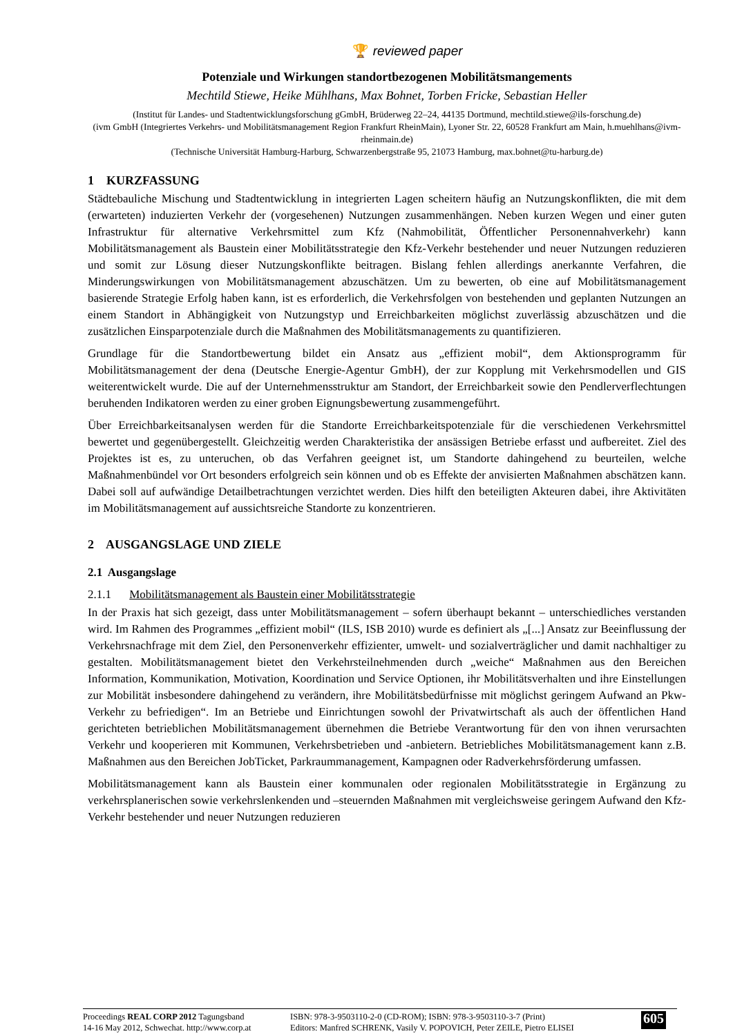🏆 reviewed paper
Potenziale und Wirkungen standortbezogenen Mobilitätsmangements
Mechtild Stiewe, Heike Mühlhans, Max Bohnet, Torben Fricke, Sebastian Heller
(Institut für Landes- und Stadtentwicklungsforschung gGmbH, Brüderweg 22–24, 44135 Dortmund, mechtild.stiewe@ils-forschung.de)
(ivm GmbH (Integriertes Verkehrs- und Mobilitätsmanagement Region Frankfurt RheinMain), Lyoner Str. 22, 60528 Frankfurt am Main, h.muehlhans@ivm-rheinmain.de)
(Technische Universität Hamburg-Harburg, Schwarzenbergstraße 95, 21073 Hamburg, max.bohnet@tu-harburg.de)
1 KURZFASSUNG
Städtebauliche Mischung und Stadtentwicklung in integrierten Lagen scheitern häufig an Nutzungskonflikten, die mit dem (erwarteten) induzierten Verkehr der (vorgesehenen) Nutzungen zusammenhängen. Neben kurzen Wegen und einer guten Infrastruktur für alternative Verkehrsmittel zum Kfz (Nahmobilität, Öffentlicher Personennahverkehr) kann Mobilitätsmanagement als Baustein einer Mobilitätsstrategie den Kfz-Verkehr bestehender und neuer Nutzungen reduzieren und somit zur Lösung dieser Nutzungskonflikte beitragen. Bislang fehlen allerdings anerkannte Verfahren, die Minderungswirkungen von Mobilitätsmanagement abzuschätzen. Um zu bewerten, ob eine auf Mobilitätsmanagement basierende Strategie Erfolg haben kann, ist es erforderlich, die Verkehrsfolgen von bestehenden und geplanten Nutzungen an einem Standort in Abhängigkeit von Nutzungstyp und Erreichbarkeiten möglichst zuverlässig abzuschätzen und die zusätzlichen Einsparpotenziale durch die Maßnahmen des Mobilitätsmanagements zu quantifizieren.
Grundlage für die Standortbewertung bildet ein Ansatz aus „effizient mobil“, dem Aktionsprogramm für Mobilitätsmanagement der dena (Deutsche Energie-Agentur GmbH), der zur Kopplung mit Verkehrsmodellen und GIS weiterentwickelt wurde. Die auf der Unternehmensstruktur am Standort, der Erreichbarkeit sowie den Pendlerverflechtungen beruhenden Indikatoren werden zu einer groben Eignungsbewertung zusammengeführt.
Über Erreichbarkeitsanalysen werden für die Standorte Erreichbarkeitspotenziale für die verschiedenen Verkehrsmittel bewertet und gegenübergestellt. Gleichzeitig werden Charakteristika der ansässigen Betriebe erfasst und aufbereitet. Ziel des Projektes ist es, zu unteruchen, ob das Verfahren geeignet ist, um Standorte dahingehend zu beurteilen, welche Maßnahmenbündel vor Ort besonders erfolgreich sein können und ob es Effekte der anvisierten Maßnahmen abschätzen kann. Dabei soll auf aufwändige Detailbetrachtungen verzichtet werden. Dies hilft den beteiligten Akteuren dabei, ihre Aktivitäten im Mobilitätsmanagement auf aussichtsreiche Standorte zu konzentrieren.
2 AUSGANGSLAGE UND ZIELE
2.1 Ausgangslage
2.1.1 Mobilitätsmanagement als Baustein einer Mobilitätsstrategie
In der Praxis hat sich gezeigt, dass unter Mobilitätsmanagement – sofern überhaupt bekannt – unterschiedliches verstanden wird. Im Rahmen des Programmes „effizient mobil“ (ILS, ISB 2010) wurde es definiert als „[...] Ansatz zur Beeinflussung der Verkehrsnachfrage mit dem Ziel, den Personenverkehr effizienter, umwelt- und sozialverträglicher und damit nachhaltiger zu gestalten. Mobilitätsmanagement bietet den Verkehrsteilnehmenden durch „weiche“ Maßnahmen aus den Bereichen Information, Kommunikation, Motivation, Koordination und Service Optionen, ihr Mobilitätsverhalten und ihre Einstellungen zur Mobilität insbesondere dahingehend zu verändern, ihre Mobilitätsbedürfnisse mit möglichst geringem Aufwand an Pkw-Verkehr zu befriedigen“. Im an Betriebe und Einrichtungen sowohl der Privatwirtschaft als auch der öffentlichen Hand gerichteten betrieblichen Mobilitätsmanagement übernehmen die Betriebe Verantwortung für den von ihnen verursachten Verkehr und kooperieren mit Kommunen, Verkehrsbetrieben und -anbietern. Betriebliches Mobilitätsmanagement kann z.B. Maßnahmen aus den Bereichen JobTicket, Parkraummanagement, Kampagnen oder Radverkehrsförderung umfassen.
Mobilitätsmanagement kann als Baustein einer kommunalen oder regionalen Mobilitätsstrategie in Ergänzung zu verkehrsplanerischen sowie verkehrslenkenden und –steuernden Maßnahmen mit vergleichsweise geringem Aufwand den Kfz-Verkehr bestehender und neuer Nutzungen reduzieren
Proceedings REAL CORP 2012 Tagungsband
14-16 May 2012, Schwechat. http://www.corp.at
ISBN: 978-3-9503110-2-0 (CD-ROM); ISBN: 978-3-9503110-3-7 (Print)
Editors: Manfred SCHRENK, Vasily V. POPOVICH, Peter ZEILE, Pietro ELISEI
605